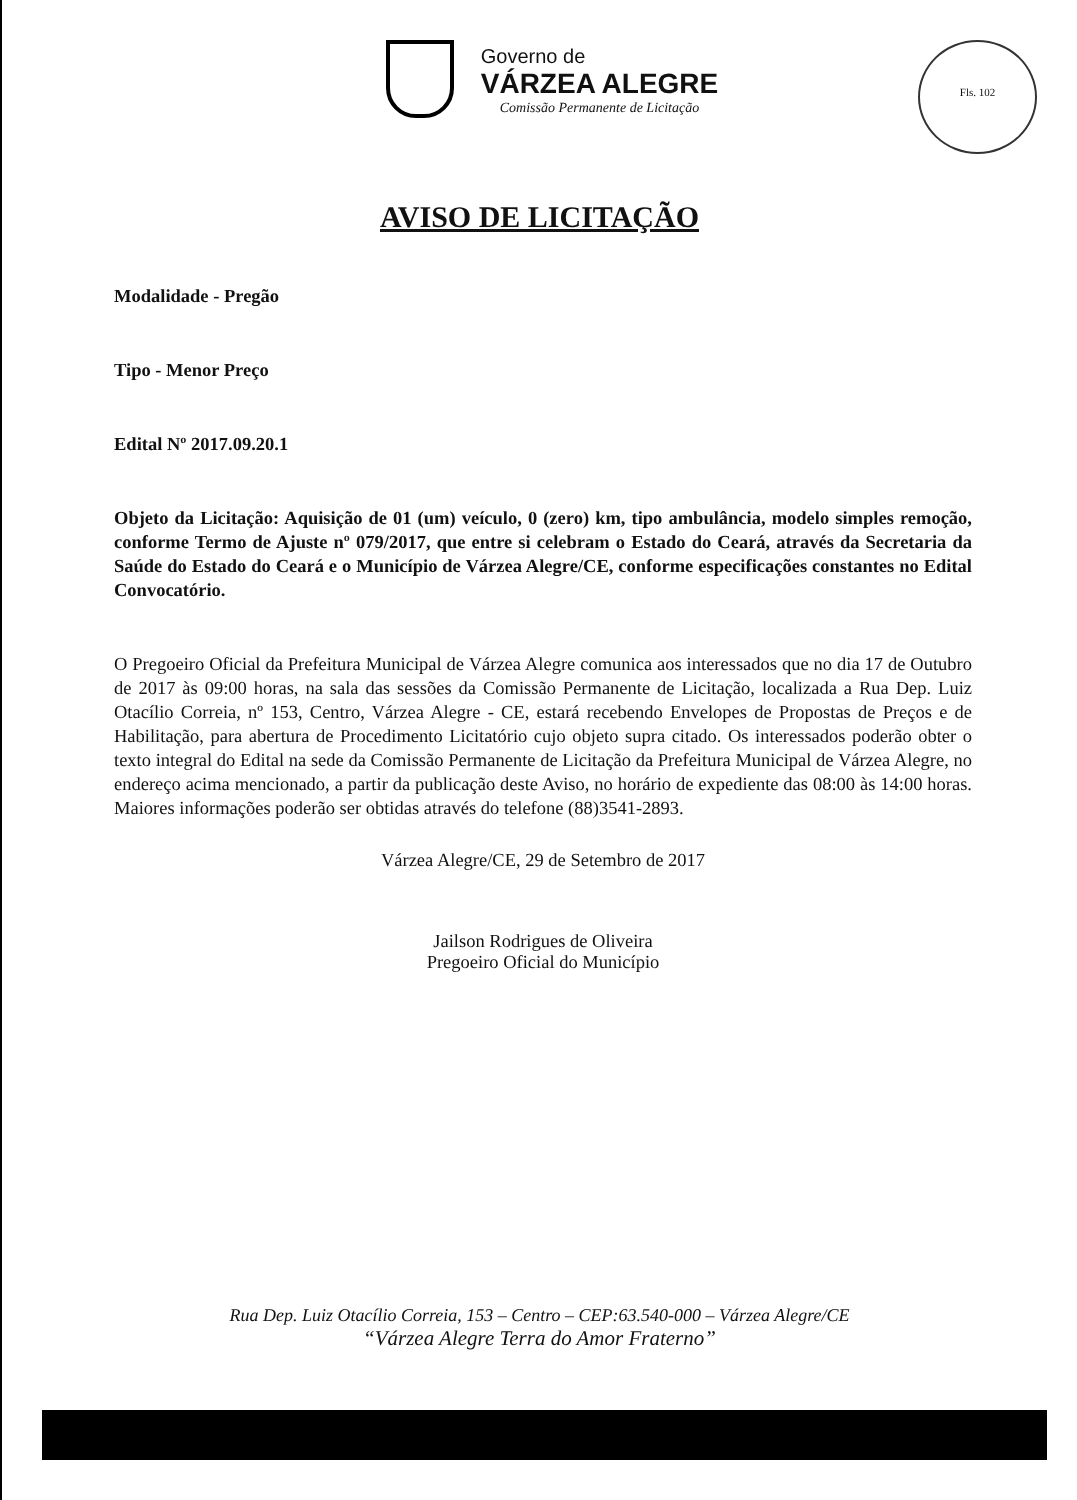Governo de
VÁRZEA ALEGRE
Comissão Permanente de Licitação
Fls. 102
AVISO DE LICITAÇÃO
Modalidade - Pregão
Tipo - Menor Preço
Edital Nº 2017.09.20.1
Objeto da Licitação: Aquisição de 01 (um) veículo, 0 (zero) km, tipo ambulância, modelo simples remoção, conforme Termo de Ajuste nº 079/2017, que entre si celebram o Estado do Ceará, através da Secretaria da Saúde do Estado do Ceará e o Município de Várzea Alegre/CE, conforme especificações constantes no Edital Convocatório.
O Pregoeiro Oficial da Prefeitura Municipal de Várzea Alegre comunica aos interessados que no dia 17 de Outubro de 2017 às 09:00 horas, na sala das sessões da Comissão Permanente de Licitação, localizada a Rua Dep. Luiz Otacílio Correia, nº 153, Centro, Várzea Alegre - CE, estará recebendo Envelopes de Propostas de Preços e de Habilitação, para abertura de Procedimento Licitatório cujo objeto supra citado. Os interessados poderão obter o texto integral do Edital na sede da Comissão Permanente de Licitação da Prefeitura Municipal de Várzea Alegre, no endereço acima mencionado, a partir da publicação deste Aviso, no horário de expediente das 08:00 às 14:00 horas. Maiores informações poderão ser obtidas através do telefone (88)3541-2893.
Várzea Alegre/CE, 29 de Setembro de 2017
Jailson Rodrigues de Oliveira
Pregoeiro Oficial do Município
Rua Dep. Luiz Otacílio Correia, 153 – Centro – CEP:63.540-000 – Várzea Alegre/CE
“Várzea Alegre Terra do Amor Fraterno”